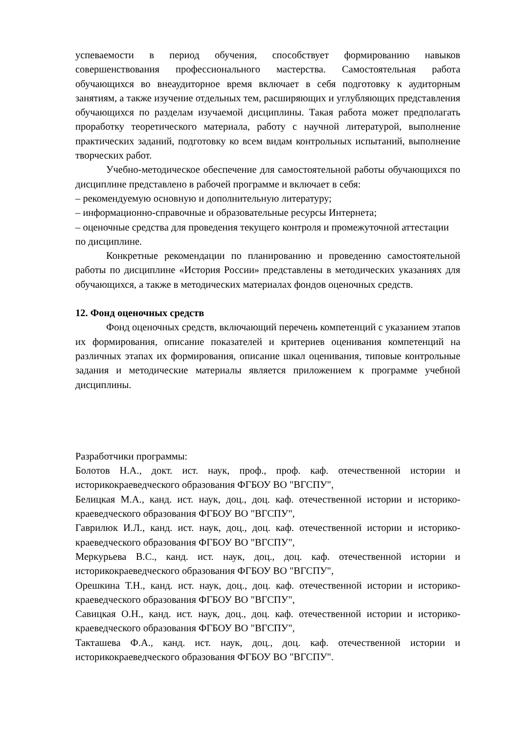успеваемости в период обучения, способствует формированию навыков совершенствования профессионального мастерства. Самостоятельная работа обучающихся во внеаудиторное время включает в себя подготовку к аудиторным занятиям, а также изучение отдельных тем, расширяющих и углубляющих представления обучающихся по разделам изучаемой дисциплины. Такая работа может предполагать проработку теоретического материала, работу с научной литературой, выполнение практических заданий, подготовку ко всем видам контрольных испытаний, выполнение творческих работ.
Учебно-методическое обеспечение для самостоятельной работы обучающихся по дисциплине представлено в рабочей программе и включает в себя:
– рекомендуемую основную и дополнительную литературу;
– информационно-справочные и образовательные ресурсы Интернета;
– оценочные средства для проведения текущего контроля и промежуточной аттестации по дисциплине.
Конкретные рекомендации по планированию и проведению самостоятельной работы по дисциплине «История России» представлены в методических указаниях для обучающихся, а также в методических материалах фондов оценочных средств.
12. Фонд оценочных средств
Фонд оценочных средств, включающий перечень компетенций с указанием этапов их формирования, описание показателей и критериев оценивания компетенций на различных этапах их формирования, описание шкал оценивания, типовые контрольные задания и методические материалы является приложением к программе учебной дисциплины.
Разработчики программы:
Болотов Н.А., докт. ист. наук, проф., проф. каф. отечественной истории и историкокраеведческого образования ФГБОУ ВО "ВГСПУ",
Белицкая М.А., канд. ист. наук, доц., доц. каф. отечественной истории и историко-краеведческого образования ФГБОУ ВО "ВГСПУ",
Гаврилюк И.Л., канд. ист. наук, доц., доц. каф. отечественной истории и историко-краеведческого образования ФГБОУ ВО "ВГСПУ",
Меркурьева В.С., канд. ист. наук, доц., доц. каф. отечественной истории и историкокраеведческого образования ФГБОУ ВО "ВГСПУ",
Орешкина Т.Н., канд. ист. наук, доц., доц. каф. отечественной истории и историко-краеведческого образования ФГБОУ ВО "ВГСПУ",
Савицкая О.Н., канд. ист. наук, доц., доц. каф. отечественной истории и историко- краеведческого образования ФГБОУ ВО "ВГСПУ",
Такташева Ф.А., канд. ист. наук, доц., доц. каф. отечественной истории и историкокраеведческого образования ФГБОУ ВО "ВГСПУ".